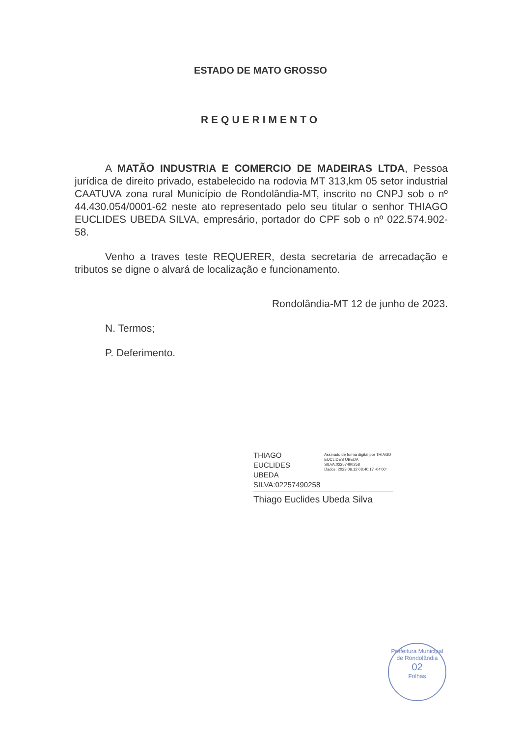ESTADO DE MATO GROSSO
REQUERIMENTO
A MATÃO INDUSTRIA E COMERCIO DE MADEIRAS LTDA, Pessoa jurídica de direito privado, estabelecido na rodovia MT 313,km 05 setor industrial CAATUVA zona rural Município de Rondolândia-MT, inscrito no CNPJ sob o nº 44.430.054/0001-62 neste ato representado pelo seu titular o senhor THIAGO EUCLIDES UBEDA SILVA, empresário, portador do CPF sob o nº 022.574.902-58.
Venho a traves teste REQUERER, desta secretaria de arrecadação e tributos se digne o alvará de localização e funcionamento.
Rondolândia-MT 12 de junho de 2023.
N. Termos;
P. Deferimento.
THIAGO EUCLIDES
UBEDA
SILVA:02257490258
Assinado de forma digital por THIAGO EUCLIDES UBEDA SILVA:02257490258
Dados: 2023.06.12 08:40:17 -04'00'
Thiago Euclides Ubeda Silva
Prefeitura Municipal de Rondolândia
02
Folhas